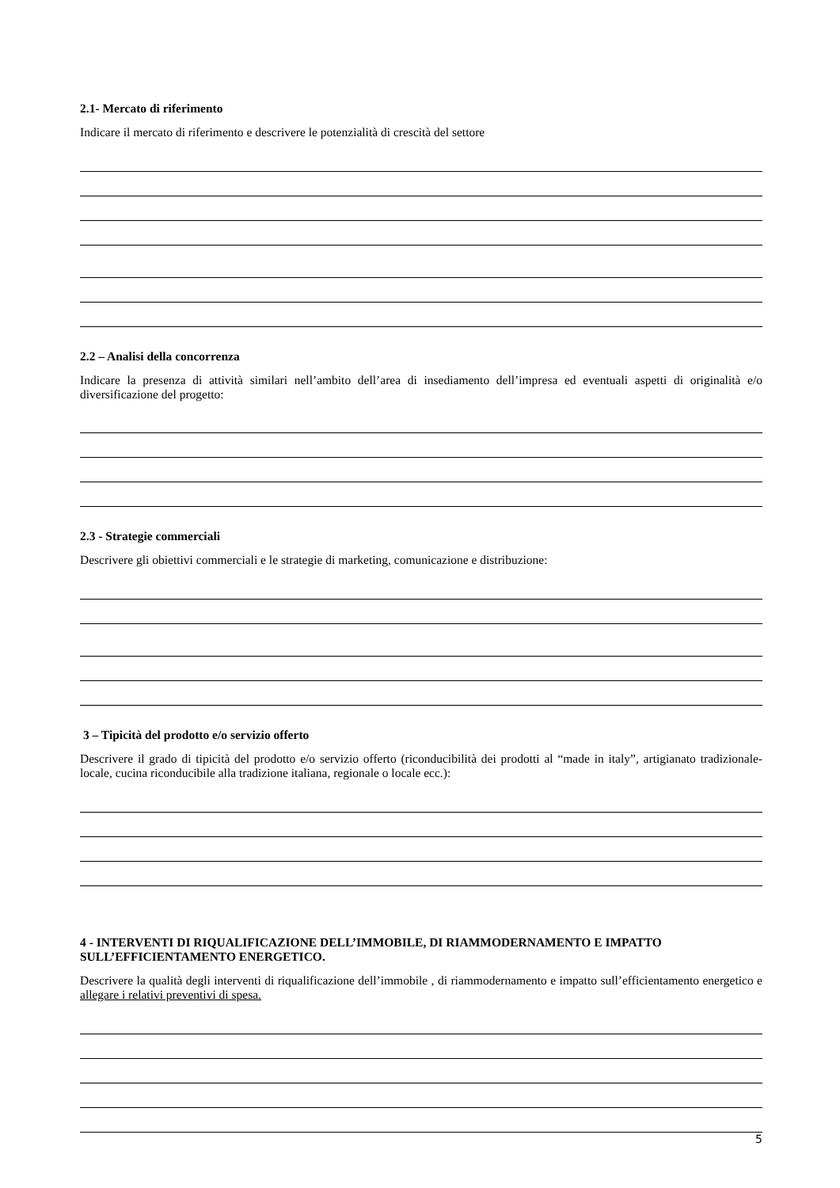2.1- Mercato di riferimento
Indicare il mercato di riferimento e descrivere le potenzialità di crescità del settore
2.2 – Analisi della concorrenza
Indicare la presenza di attività similari nell’ambito dell’area di insediamento dell’impresa ed eventuali aspetti di originalità e/o diversificazione del progetto:
2.3 - Strategie commerciali
Descrivere gli obiettivi commerciali e le strategie di marketing, comunicazione e distribuzione:
3 – Tipicità del prodotto e/o servizio offerto
Descrivere il grado di tipicità del prodotto e/o servizio offerto (riconducibilità dei prodotti al “made in italy”, artigianato tradizionale-locale, cucina riconducibile alla tradizione italiana, regionale o locale ecc.):
4 - INTERVENTI DI RIQUALIFICAZIONE DELL’IMMOBILE, DI RIAMMODERNAMENTO E IMPATTO SULL’EFFICIENTAMENTO ENERGETICO.
Descrivere la qualità degli interventi di riqualificazione dell’immobile , di riammodernamento e impatto sull’efficientamento energetico e allegare i relativi preventivi di spesa.
5